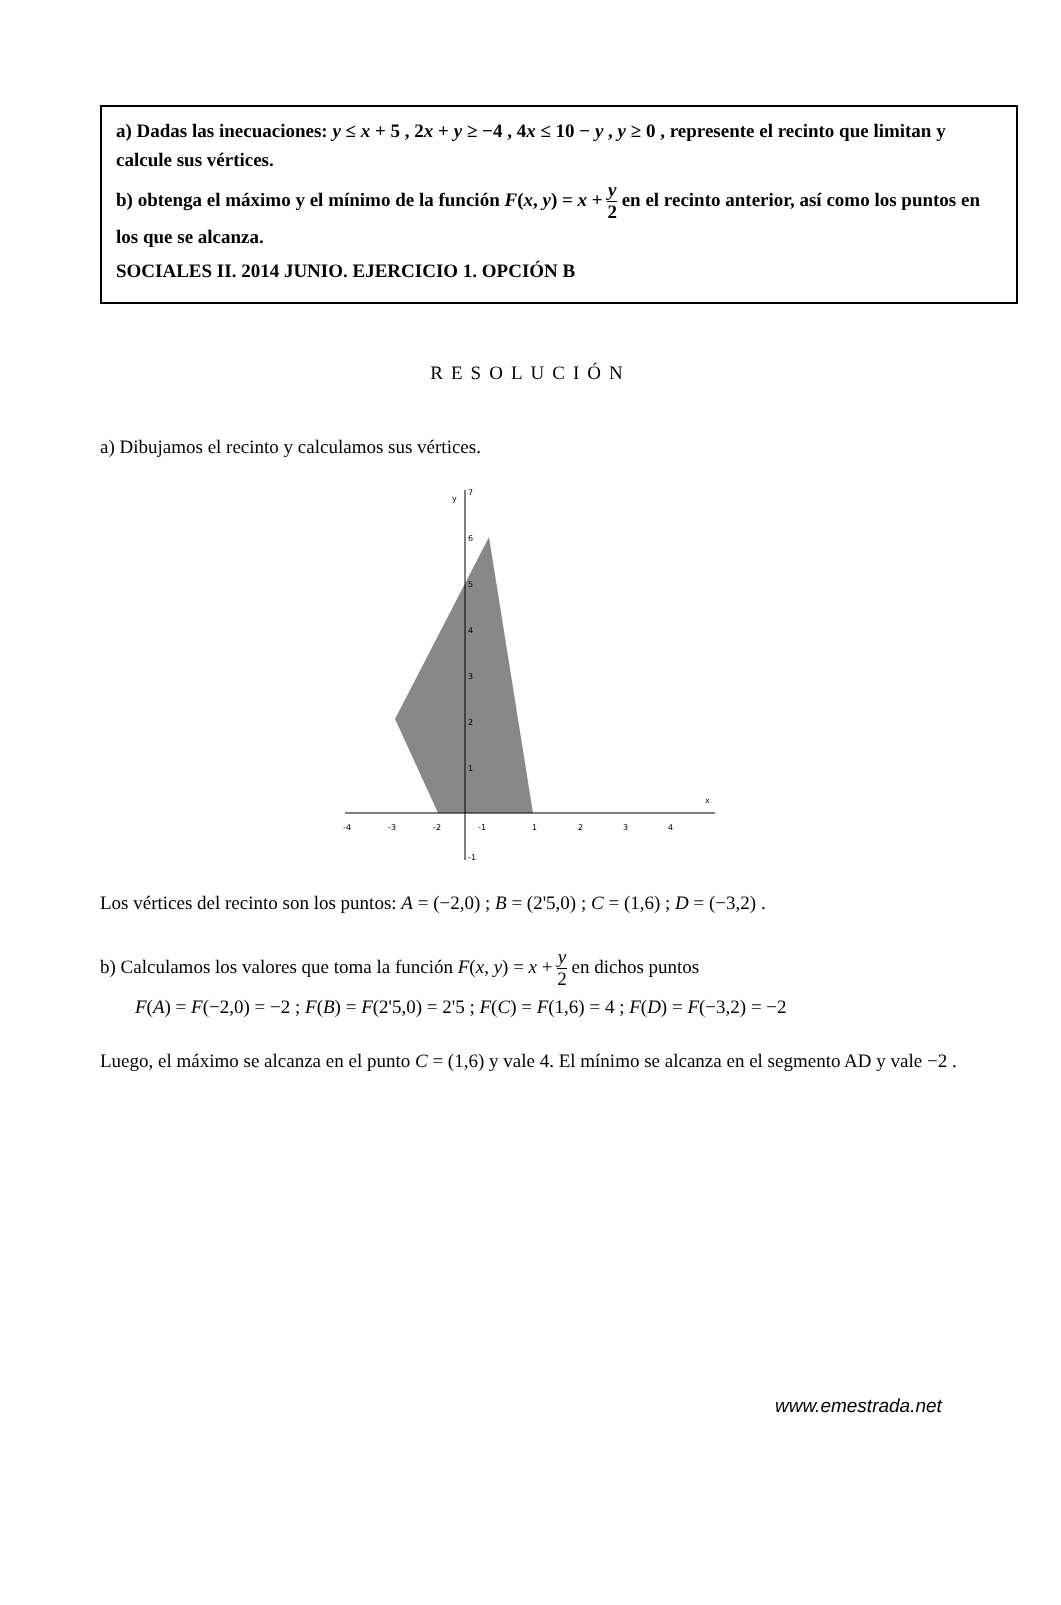a) Dadas las inecuaciones: y ≤ x + 5 , 2x + y ≥ −4 , 4x ≤ 10 − y , y ≥ 0 , represente el recinto que limitan y calcule sus vértices.
b) obtenga el máximo y el mínimo de la función F(x, y) = x + y 2 en el recinto anterior, así como los puntos en los que se alcanza.
SOCIALES II. 2014 JUNIO. EJERCICIO 1. OPCIÓN B
RESOLUCIÓN
a) Dibujamos el recinto y calculamos sus vértices.
-4
-3
-2
-1
1
2
3
4
7
6
5
4
3
2
1
-1
y
x
Los vértices del recinto son los puntos: A = (−2,0) ; B = (2'5,0) ; C = (1,6) ; D = (−3,2) .
b) Calculamos los valores que toma la función F(x, y) = x + y 2 en dichos puntos
F(A) = F(−2,0) = −2 ; F(B) = F(2'5,0) = 2'5 ; F(C) = F(1,6) = 4 ; F(D) = F(−3,2) = −2
Luego, el máximo se alcanza en el punto C = (1,6) y vale 4. El mínimo se alcanza en el segmento AD y vale −2 .
www.emestrada.net